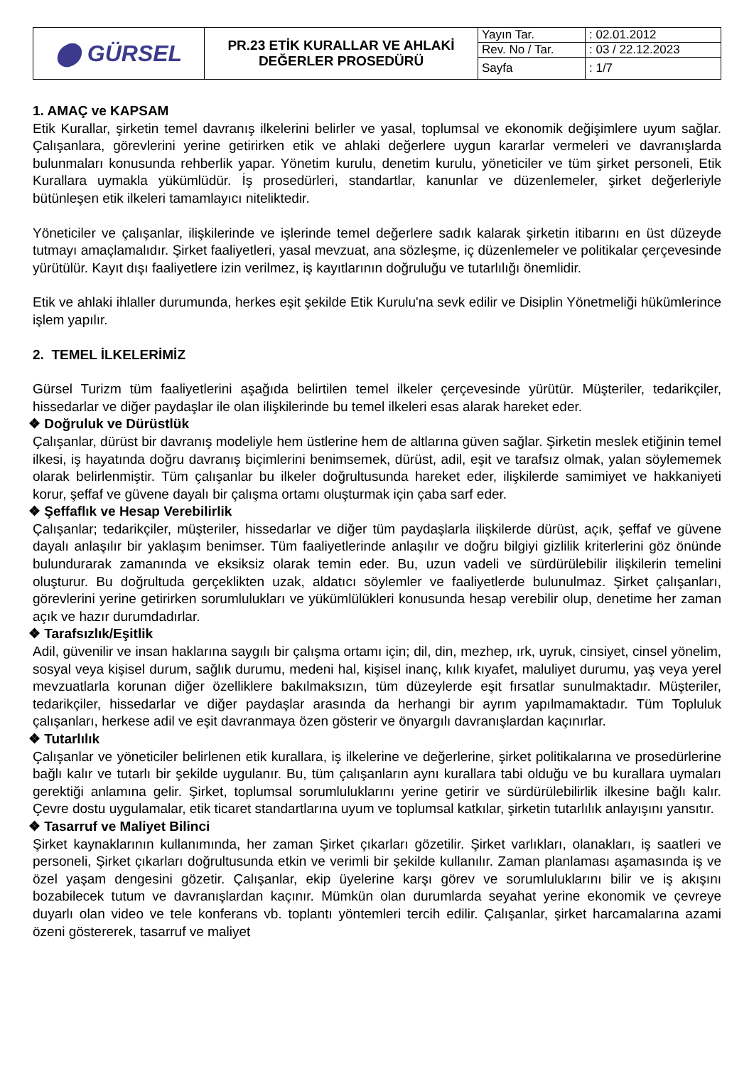| ⬤ GÜRSEL | PR.23 ETİK KURALLAR VE AHLAKİ DEĞERLER PROSEDÜRÜ | Yayın Tar. | : 02.01.2012 |
| | | Rev. No / Tar. | : 03 / 22.12.2023 |
| | | Sayfa | : 1/7 |
1. AMAÇ ve KAPSAM
Etik Kurallar, şirketin temel davranış ilkelerini belirler ve yasal, toplumsal ve ekonomik değişimlere uyum sağlar. Çalışanlara, görevlerini yerine getirirken etik ve ahlaki değerlere uygun kararlar vermeleri ve davranışlarda bulunmaları konusunda rehberlik yapar. Yönetim kurulu, denetim kurulu, yöneticiler ve tüm şirket personeli, Etik Kurallara uymakla yükümlüdür. İş prosedürleri, standartlar, kanunlar ve düzenlemeler, şirket değerleriyle bütünleşen etik ilkeleri tamamlayıcı niteliktedir.
Yöneticiler ve çalışanlar, ilişkilerinde ve işlerinde temel değerlere sadık kalarak şirketin itibarını en üst düzeyde tutmayı amaçlamalıdır. Şirket faaliyetleri, yasal mevzuat, ana sözleşme, iç düzenlemeler ve politikalar çerçevesinde yürütülür. Kayıt dışı faaliyetlere izin verilmez, iş kayıtlarının doğruluğu ve tutarlılığı önemlidir.
Etik ve ahlaki ihlaller durumunda, herkes eşit şekilde Etik Kurulu'na sevk edilir ve Disiplin Yönetmeliği hükümlerince işlem yapılır.
2. TEMEL İLKELERİMİZ
Gürsel Turizm tüm faaliyetlerini aşağıda belirtilen temel ilkeler çerçevesinde yürütür. Müşteriler, tedarikçiler, hissedarlar ve diğer paydaşlar ile olan ilişkilerinde bu temel ilkeleri esas alarak hareket eder.
❖ Doğruluk ve Dürüstlük
Çalışanlar, dürüst bir davranış modeliyle hem üstlerine hem de altlarına güven sağlar. Şirketin meslek etiğinin temel ilkesi, iş hayatında doğru davranış biçimlerini benimsemek, dürüst, adil, eşit ve tarafsız olmak, yalan söylememek olarak belirlenmiştir. Tüm çalışanlar bu ilkeler doğrultusunda hareket eder, ilişkilerde samimiyet ve hakkaniyeti korur, şeffaf ve güvene dayalı bir çalışma ortamı oluşturmak için çaba sarf eder.
❖ Şeffaflık ve Hesap Verebilirlik
Çalışanlar; tedarikçiler, müşteriler, hissedarlar ve diğer tüm paydaşlarla ilişkilerde dürüst, açık, şeffaf ve güvene dayalı anlaşılır bir yaklaşım benimser. Tüm faaliyetlerinde anlaşılır ve doğru bilgiyi gizlilik kriterlerini göz önünde bulundurarak zamanında ve eksiksiz olarak temin eder. Bu, uzun vadeli ve sürdürülebilir ilişkilerin temelini oluşturur. Bu doğrultuda gerçeklikten uzak, aldatıcı söylemler ve faaliyetlerde bulunulmaz. Şirket çalışanları, görevlerini yerine getirirken sorumlulukları ve yükümlülükleri konusunda hesap verebilir olup, denetime her zaman açık ve hazır durumdadırlar.
❖ Tarafsızlık/Eşitlik
Adil, güvenilir ve insan haklarına saygılı bir çalışma ortamı için; dil, din, mezhep, ırk, uyruk, cinsiyet, cinsel yönelim, sosyal veya kişisel durum, sağlık durumu, medeni hal, kişisel inanç, kılık kıyafet, maluliyet durumu, yaş veya yerel mevzuatlarla korunan diğer özelliklere bakılmaksızın, tüm düzeylerde eşit fırsatlar sunulmaktadır. Müşteriler, tedarikçiler, hissedarlar ve diğer paydaşlar arasında da herhangi bir ayrım yapılmamaktadır. Tüm Topluluk çalışanları, herkese adil ve eşit davranmaya özen gösterir ve önyargılı davranışlardan kaçınırlar.
❖ Tutarlılık
Çalışanlar ve yöneticiler belirlenen etik kurallara, iş ilkelerine ve değerlerine, şirket politikalarına ve prosedürlerine bağlı kalır ve tutarlı bir şekilde uygulanır. Bu, tüm çalışanların aynı kurallara tabi olduğu ve bu kurallara uymaları gerektiği anlamına gelir. Şirket, toplumsal sorumluluklarını yerine getirir ve sürdürülebilirlik ilkesine bağlı kalır. Çevre dostu uygulamalar, etik ticaret standartlarına uyum ve toplumsal katkılar, şirketin tutarlılık anlayışını yansıtır.
❖ Tasarruf ve Maliyet Bilinci
Şirket kaynaklarının kullanımında, her zaman Şirket çıkarları gözetilir. Şirket varlıkları, olanakları, iş saatleri ve personeli, Şirket çıkarları doğrultusunda etkin ve verimli bir şekilde kullanılır. Zaman planlaması aşamasında iş ve özel yaşam dengesini gözetir. Çalışanlar, ekip üyelerine karşı görev ve sorumluluklarını bilir ve iş akışını bozabilecek tutum ve davranışlardan kaçınır. Mümkün olan durumlarda seyahat yerine ekonomik ve çevreye duyarlı olan video ve tele konferans vb. toplantı yöntemleri tercih edilir. Çalışanlar, şirket harcamalarına azami özeni göstererek, tasarruf ve maliyet